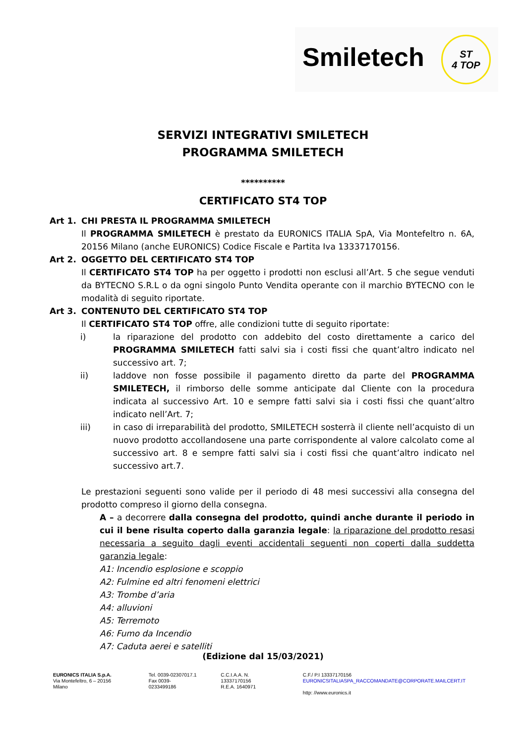Smiletech
ST
4 TOP
SERVIZI INTEGRATIVI SMILETECH
PROGRAMMA SMILETECH
**********
CERTIFICATO ST4 TOP
Art 1. CHI PRESTA IL PROGRAMMA SMILETECH
Il PROGRAMMA SMILETECH è prestato da EURONICS ITALIA SpA, Via Montefeltro n. 6A, 20156 Milano (anche EURONICS) Codice Fiscale e Partita Iva 13337170156.
Art 2. OGGETTO DEL CERTIFICATO ST4 TOP
Il CERTIFICATO ST4 TOP ha per oggetto i prodotti non esclusi all’Art. 5 che segue venduti da BYTECNO S.R.L o da ogni singolo Punto Vendita operante con il marchio BYTECNO con le modalità di seguito riportate.
Art 3. CONTENUTO DEL CERTIFICATO ST4 TOP
Il CERTIFICATO ST4 TOP offre, alle condizioni tutte di seguito riportate:
i) la riparazione del prodotto con addebito del costo direttamente a carico del PROGRAMMA SMILETECH fatti salvi sia i costi fissi che quant’altro indicato nel successivo art. 7;
ii) laddove non fosse possibile il pagamento diretto da parte del PROGRAMMA SMILETECH, il rimborso delle somme anticipate dal Cliente con la procedura indicata al successivo Art. 10 e sempre fatti salvi sia i costi fissi che quant’altro indicato nell’Art. 7;
iii) in caso di irreparabilità del prodotto, SMILETECH sosterrà il cliente nell’acquisto di un nuovo prodotto accollandosene una parte corrispondente al valore calcolato come al successivo art. 8 e sempre fatti salvi sia i costi fissi che quant’altro indicato nel successivo art.7.
Le prestazioni seguenti sono valide per il periodo di 48 mesi successivi alla consegna del prodotto compreso il giorno della consegna.
A – a decorrere dalla consegna del prodotto, quindi anche durante il periodo in cui il bene risulta coperto dalla garanzia legale: la riparazione del prodotto resasi necessaria a seguito dagli eventi accidentali seguenti non coperti dalla suddetta garanzia legale:
A1: Incendio esplosione e scoppio
A2: Fulmine ed altri fenomeni elettrici
A3: Trombe d’aria
A4: alluvioni
A5: Terremoto
A6: Fumo da Incendio
A7: Caduta aerei e satelliti
(Edizione dal 15/03/2021)
EURONICS ITALIA S.p.A.
Via Montefeltro, 6 – 20156 Milano
Tel. 0039-02307017.1
Fax 0039-0233499186
C.C.I.A.A. N. 13337170156
R.E.A. 1640971
C.F./ P.I 13337170156
EURONICSITALIASPA_RACCOMANDATE@CORPORATE.MAILCERT.IT
http: //www.euronics.it